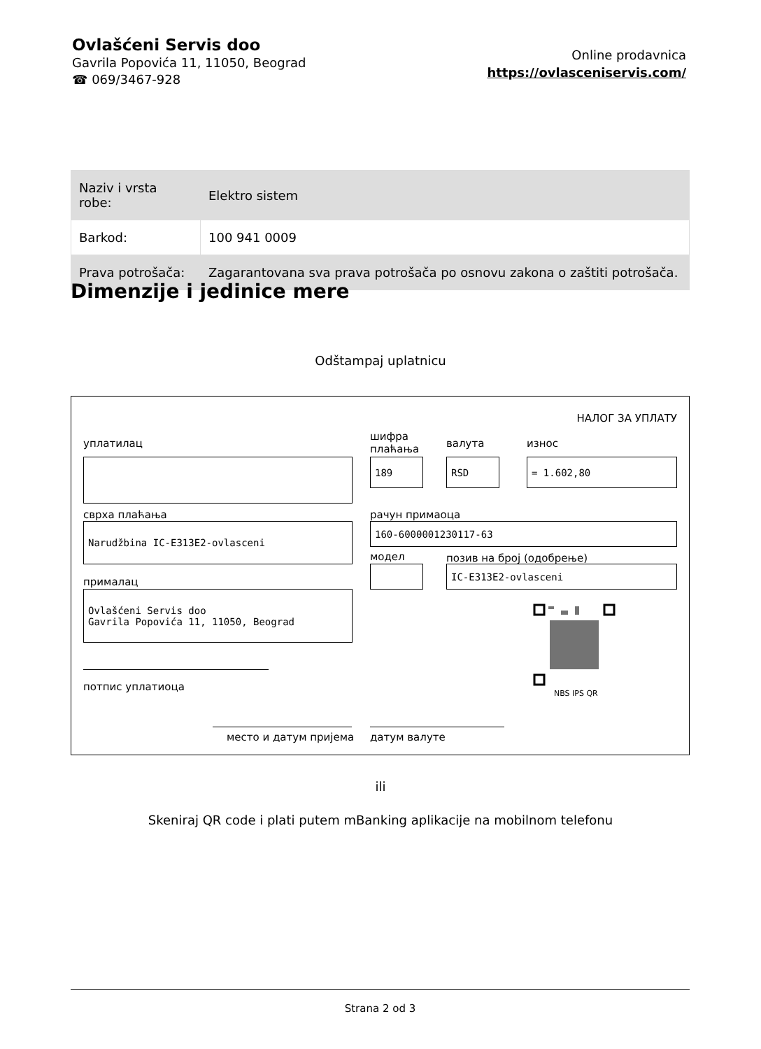Ovlašćeni Servis doo
Gavrila Popovića 11, 11050, Beograd
☎ 069/3467-928
Online prodavnica
https://ovlasceniservis.com/
| Naziv i vrsta robe: | Elektro sistem |
| Barkod: | 100 941 0009 |
| Prava potrošača: | Zagarantovana sva prava potrošača po osnovu zakona o zaštiti potrošača. |
Dimenzije i jedinice mere
Odštampaj uplatnicu
НАЛОГ ЗА УПЛАТУ
уплатилац
шифра
плаћања
валута износ
189 RSD = 1.602,80
сврха плаћања рачун примаоца
Narudžbina IC-E313E2-ovlasceni 160-6000001230117-63
модел позив на број (одобрење)
IC-E313E2-ovlasceni
прималац
Ovlašćeni Servis doo
Gavrila Popovića 11, 11050, Beograd
NBS IPS QR
потпис уплатиоца
место и датум пријема датум валуте
ili
Skeniraj QR code i plati putem mBanking aplikacije na mobilnom telefonu
Strana 2 od 3